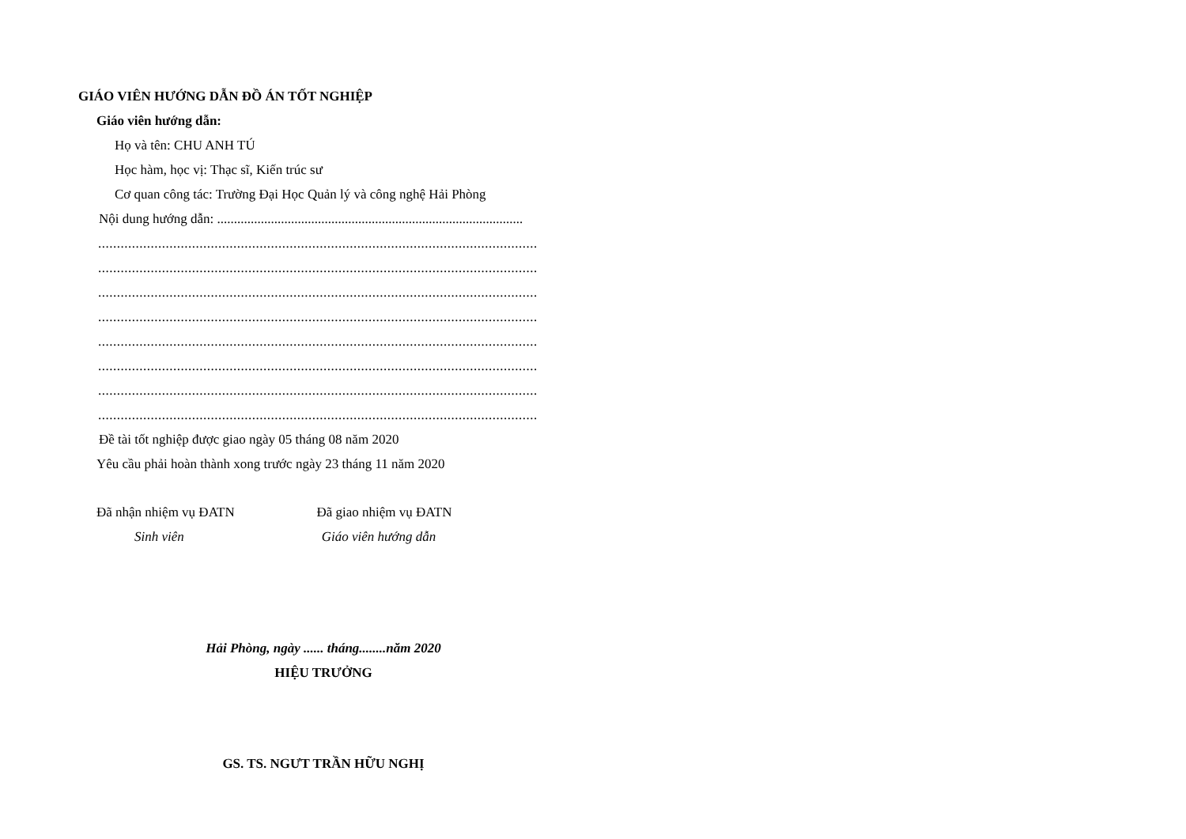GIÁO VIÊN HƯỚNG DẪN ĐỒ ÁN TỐT NGHIỆP
Giáo viên hướng dẫn:
Họ và tên: CHU ANH TÚ
Học hàm, học vị: Thạc sĩ, Kiến trúc sư
Cơ quan công tác: Trường Đại Học Quản lý và công nghệ Hải Phòng
Nội dung hướng dẫn: ...........................................................................................
...............................................................................................................................
...............................................................................................................................
...............................................................................................................................
...............................................................................................................................
...............................................................................................................................
...............................................................................................................................
...............................................................................................................................
...............................................................................................................................
Đề tài tốt nghiệp được giao ngày 05 tháng 08 năm 2020
Yêu cầu phải hoàn thành xong trước ngày 23 tháng 11 năm 2020
Đã nhận nhiệm vụ ĐATN Đã giao nhiệm vụ ĐATN
Sinh viên Giáo viên hướng dẫn
Hải Phòng, ngày ...... tháng........năm 2020
HIỆU TRƯỞNG
GS. TS. NGƯT TRẦN HỮU NGHỊ